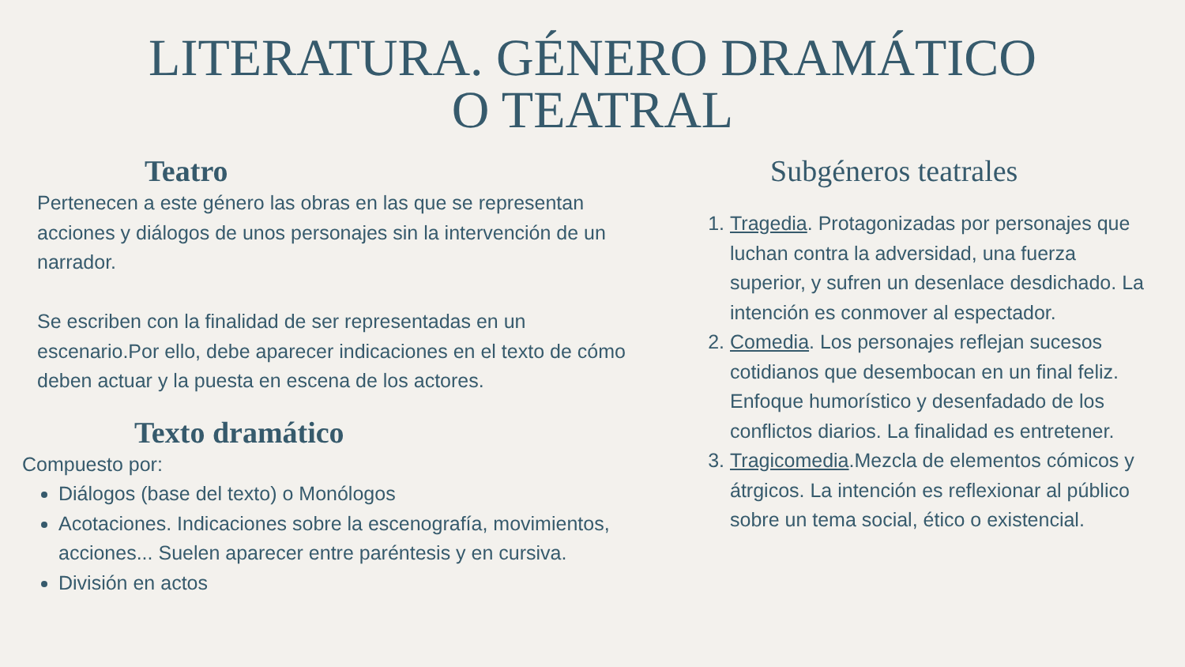LITERATURA. GÉNERO DRAMÁTICO
O TEATRAL
Teatro
Pertenecen a este género las obras en las que se representan acciones y diálogos de unos personajes sin la intervención de un narrador.
Se escriben con la finalidad de ser representadas en un escenario.Por ello, debe aparecer indicaciones en el texto de cómo deben actuar y la puesta en escena de los actores.
Texto dramático
Compuesto por:
Diálogos (base del texto) o Monólogos
Acotaciones. Indicaciones sobre la escenografía, movimientos, acciones... Suelen aparecer entre paréntesis y en cursiva.
División en actos
Subgéneros teatrales
1. Tragedia. Protagonizadas por personajes que luchan contra la adversidad, una fuerza superior, y sufren un desenlace desdichado. La intención es conmover al espectador.
2. Comedia. Los personajes reflejan sucesos cotidianos que desembocan en un final feliz. Enfoque humorístico y desenfadado de los conflictos diarios. La finalidad es entretener.
3. Tragicomedia.Mezcla de elementos cómicos y átrgicos. La intención es reflexionar al público sobre un tema social, ético o existencial.